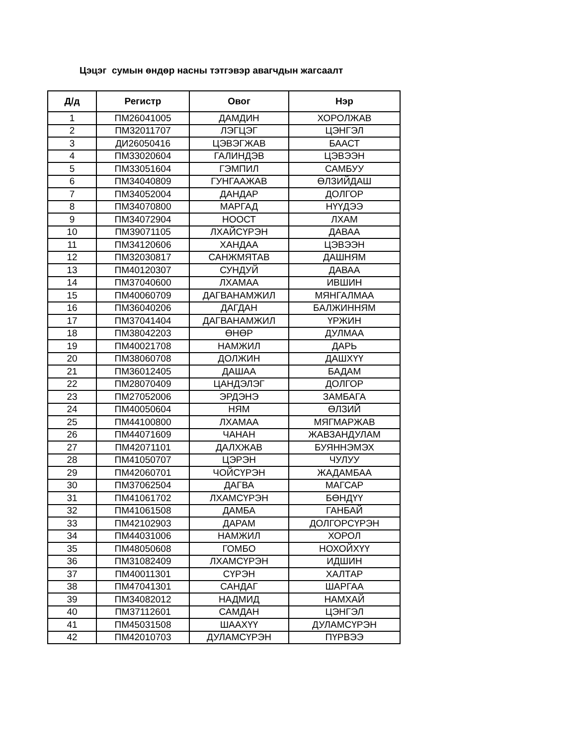Цэцэг сумын өндөр насны тэтгэвэр авагчдын жагсаалт
| Д/д | Регистр | Овог | Нэр |
| --- | --- | --- | --- |
| 1 | ПМ26041005 | ДАМДИН | ХОРОЛЖАВ |
| 2 | ПМ32011707 | ЛЭГЦЭГ | ЦЭНГЭЛ |
| 3 | ДИ26050416 | ЦЭВЭГЖАВ | БААСТ |
| 4 | ПМ33020604 | ГАЛИНДЭВ | ЦЭВЭЭН |
| 5 | ПМ33051604 | ГЭМПИЛ | САМБУУ |
| 6 | ПМ34040809 | ГУНГААЖАВ | ӨЛЗИЙДАШ |
| 7 | ПМ34052004 | ДАНДАР | ДОЛГОР |
| 8 | ПМ34070800 | МАРГАД | НҮҮДЭЭ |
| 9 | ПМ34072904 | НООСТ | ЛХАМ |
| 10 | ПМ39071105 | ЛХАЙСҮРЭН | ДАВАА |
| 11 | ПМ34120606 | ХАНДАА | ЦЭВЭЭН |
| 12 | ПМ32030817 | САНЖМЯТАВ | ДАШНЯМ |
| 13 | ПМ40120307 | СУНДУЙ | ДАВАА |
| 14 | ПМ37040600 | ЛХАМАА | ИВШИН |
| 15 | ПМ40060709 | ДАГВАНАМЖИЛ | МЯНГАЛМАА |
| 16 | ПМ36040206 | ДАГДАН | БАЛЖИННЯМ |
| 17 | ПМ37041404 | ДАГВАНАМЖИЛ | ҮРЖИН |
| 18 | ПМ38042203 | ӨНӨР | ДУЛМАА |
| 19 | ПМ40021708 | НАМЖИЛ | ДАРЬ |
| 20 | ПМ38060708 | ДОЛЖИН | ДАШХҮҮ |
| 21 | ПМ36012405 | ДАШАА | БАДАМ |
| 22 | ПМ28070409 | ЦАНДЭЛЭГ | ДОЛГОР |
| 23 | ПМ27052006 | ЭРДЭНЭ | ЗАМБАГА |
| 24 | ПМ40050604 | НЯМ | ӨЛЗИЙ |
| 25 | ПМ44100800 | ЛХАМАА | МЯГМАРЖАВ |
| 26 | ПМ44071609 | ЧАНАН | ЖАВЗАНДУЛАМ |
| 27 | ПМ42071101 | ДАЛХЖАВ | БУЯННЭМЭХ |
| 28 | ПМ41050707 | ЦЭРЭН | ЧУЛУУ |
| 29 | ПМ42060701 | ЧОЙСҮРЭН | ЖАДАМБАА |
| 30 | ПМ37062504 | ДАГВА | МАГСАР |
| 31 | ПМ41061702 | ЛХАМСҮРЭН | БӨНДҮҮ |
| 32 | ПМ41061508 | ДАМБА | ГАНБАЙ |
| 33 | ПМ42102903 | ДАРАМ | ДОЛГОРСҮРЭН |
| 34 | ПМ44031006 | НАМЖИЛ | ХОРОЛ |
| 35 | ПМ48050608 | ГОМБО | НОХОЙХҮҮ |
| 36 | ПМ31082409 | ЛХАМСҮРЭН | ИДШИН |
| 37 | ПМ40011301 | СҮРЭН | ХАЛТАР |
| 38 | ПМ47041301 | САНДАГ | ШАРГАА |
| 39 | ПМ34082012 | НАДМИД | НАМХАЙ |
| 40 | ПМ37112601 | САМДАН | ЦЭНГЭЛ |
| 41 | ПМ45031508 | ШААХҮҮ | ДУЛАМСҮРЭН |
| 42 | ПМ42010703 | ДУЛАМСҮРЭН | ПҮРВЭЭ |